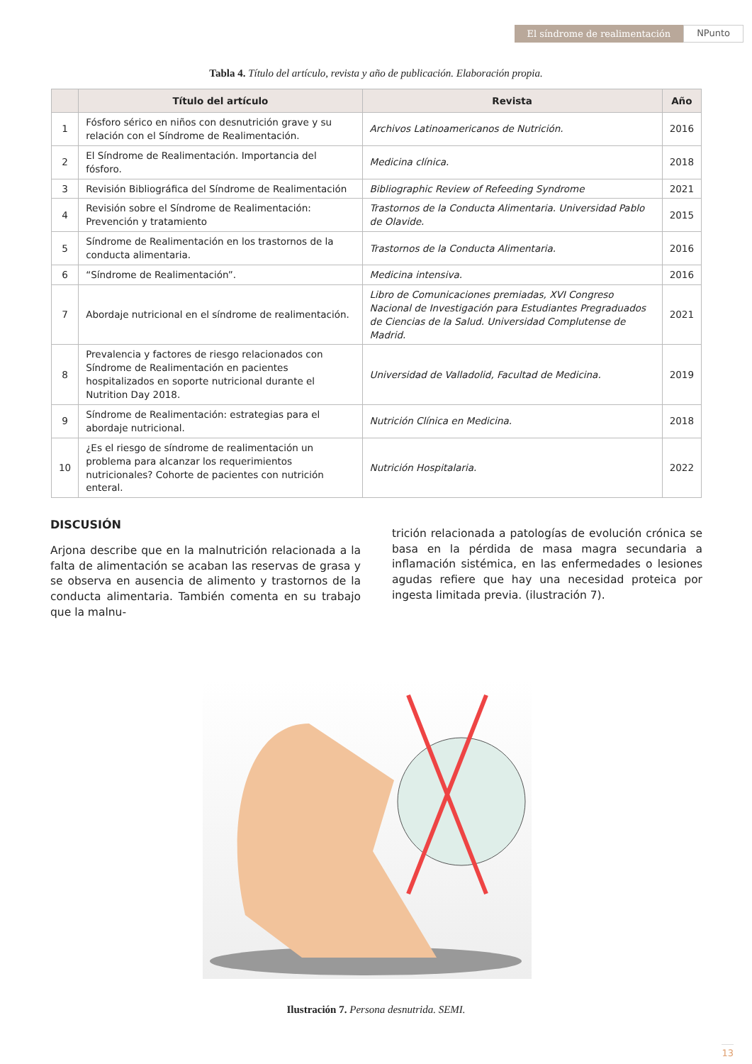El síndrome de realimentación NPunto
Tabla 4. Título del artículo, revista y año de publicación. Elaboración propia.
| | Título del artículo | Revista | Año |
| --- | --- | --- | --- |
| 1 | Fósforo sérico en niños con desnutrición grave y su relación con el Síndrome de Realimentación. | Archivos Latinoamericanos de Nutrición. | 2016 |
| 2 | El Síndrome de Realimentación. Importancia del fósforo. | Medicina clínica. | 2018 |
| 3 | Revisión Bibliográfica del Síndrome de Realimentación | Bibliographic Review of Refeeding Syndrome | 2021 |
| 4 | Revisión sobre el Síndrome de Realimentación: Prevención y tratamiento | Trastornos de la Conducta Alimentaria. Universidad Pablo de Olavide. | 2015 |
| 5 | Síndrome de Realimentación en los trastornos de la conducta alimentaria. | Trastornos de la Conducta Alimentaria. | 2016 |
| 6 | “Síndrome de Realimentación”. | Medicina intensiva. | 2016 |
| 7 | Abordaje nutricional en el síndrome de realimentación. | Libro de Comunicaciones premiadas, XVI Congreso Nacional de Investigación para Estudiantes Pregraduados de Ciencias de la Salud. Universidad Complutense de Madrid. | 2021 |
| 8 | Prevalencia y factores de riesgo relacionados con Síndrome de Realimentación en pacientes hospitalizados en soporte nutricional durante el Nutrition Day 2018. | Universidad de Valladolid, Facultad de Medicina. | 2019 |
| 9 | Síndrome de Realimentación: estrategias para el abordaje nutricional. | Nutrición Clínica en Medicina. | 2018 |
| 10 | ¿Es el riesgo de síndrome de realimentación un problema para alcanzar los requerimientos nutricionales? Cohorte de pacientes con nutrición enteral. | Nutrición Hospitalaria. | 2022 |
DISCUSIÓN
Arjona describe que en la malnutrición relacionada a la falta de alimentación se acaban las reservas de grasa y se observa en ausencia de alimento y trastornos de la conducta alimentaria. También comenta en su trabajo que la malnu-
trición relacionada a patologías de evolución crónica se basa en la pérdida de masa magra secundaria a inflamación sistémica, en las enfermedades o lesiones agudas refiere que hay una necesidad proteica por ingesta limitada previa. (ilustración 7).
Ilustración 7. Persona desnutrida. SEMI.
13